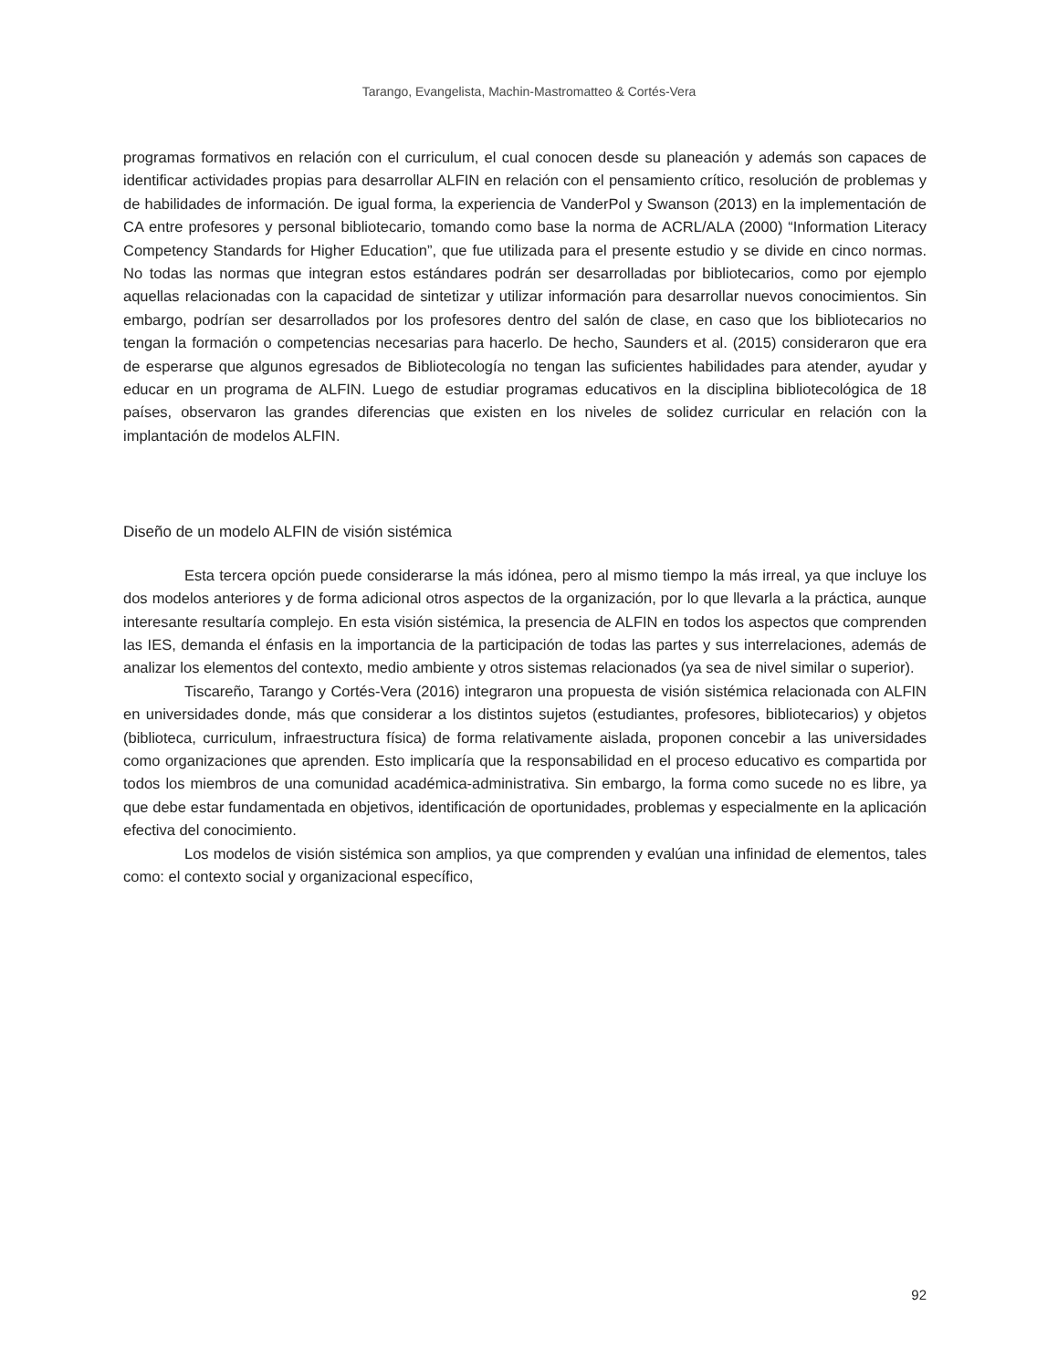Tarango, Evangelista, Machin-Mastromatteo & Cortés-Vera
programas formativos en relación con el curriculum, el cual conocen desde su planeación y además son capaces de identificar actividades propias para desarrollar ALFIN en relación con el pensamiento crítico, resolución de problemas y de habilidades de información. De igual forma, la experiencia de VanderPol y Swanson (2013) en la implementación de CA entre profesores y personal bibliotecario, tomando como base la norma de ACRL/ALA (2000) “Information Literacy Competency Standards for Higher Education”, que fue utilizada para el presente estudio y se divide en cinco normas. No todas las normas que integran estos estándares podrán ser desarrolladas por bibliotecarios, como por ejemplo aquellas relacionadas con la capacidad de sintetizar y utilizar información para desarrollar nuevos conocimientos. Sin embargo, podrían ser desarrollados por los profesores dentro del salón de clase, en caso que los bibliotecarios no tengan la formación o competencias necesarias para hacerlo. De hecho, Saunders et al. (2015) consideraron que era de esperarse que algunos egresados de Bibliotecología no tengan las suficientes habilidades para atender, ayudar y educar en un programa de ALFIN. Luego de estudiar programas educativos en la disciplina bibliotecológica de 18 países, observaron las grandes diferencias que existen en los niveles de solidez curricular en relación con la implantación de modelos ALFIN.
Diseño de un modelo ALFIN de visión sistémica
Esta tercera opción puede considerarse la más idónea, pero al mismo tiempo la más irreal, ya que incluye los dos modelos anteriores y de forma adicional otros aspectos de la organización, por lo que llevarla a la práctica, aunque interesante resultaría complejo. En esta visión sistémica, la presencia de ALFIN en todos los aspectos que comprenden las IES, demanda el énfasis en la importancia de la participación de todas las partes y sus interrelaciones, además de analizar los elementos del contexto, medio ambiente y otros sistemas relacionados (ya sea de nivel similar o superior).
Tiscareño, Tarango y Cortés-Vera (2016) integraron una propuesta de visión sistémica relacionada con ALFIN en universidades donde, más que considerar a los distintos sujetos (estudiantes, profesores, bibliotecarios) y objetos (biblioteca, curriculum, infraestructura física) de forma relativamente aislada, proponen concebir a las universidades como organizaciones que aprenden. Esto implicaría que la responsabilidad en el proceso educativo es compartida por todos los miembros de una comunidad académica-administrativa. Sin embargo, la forma como sucede no es libre, ya que debe estar fundamentada en objetivos, identificación de oportunidades, problemas y especialmente en la aplicación efectiva del conocimiento.
Los modelos de visión sistémica son amplios, ya que comprenden y evalúan una infinidad de elementos, tales como: el contexto social y organizacional específico,
92